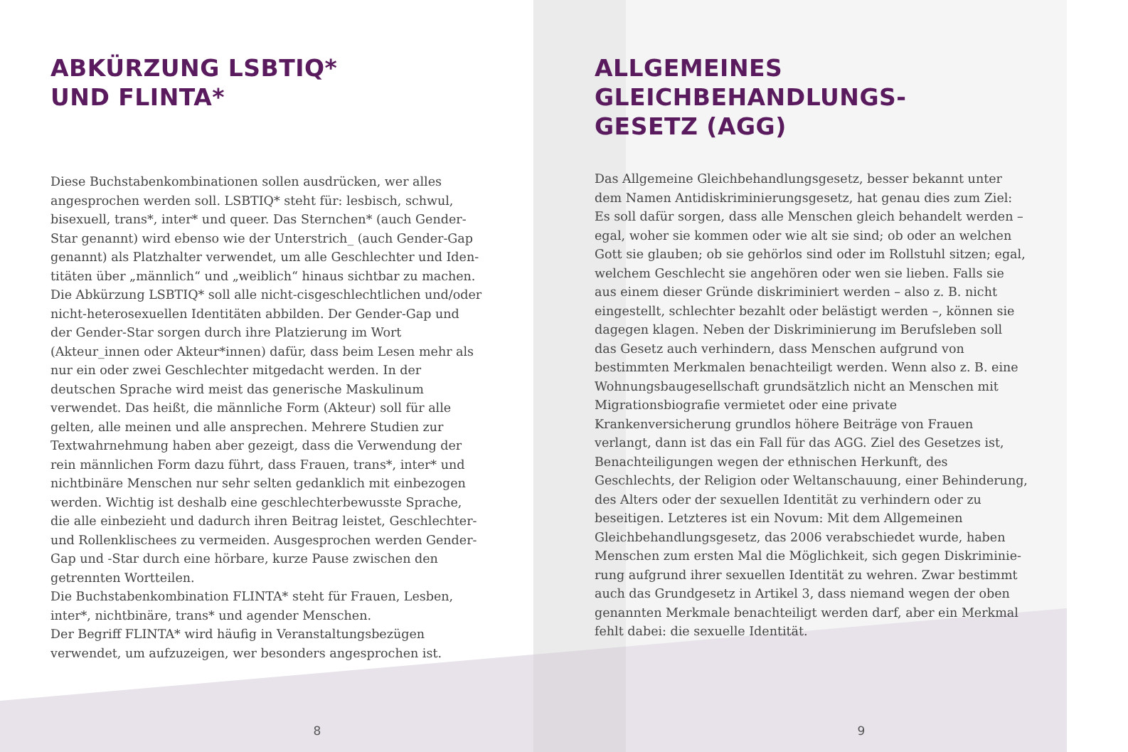ABKÜRZUNG LSBTIQ*
UND FLINTA*
Diese Buchstabenkombinationen sollen ausdrücken, wer alles angesprochen werden soll. LSBTIQ* steht für: lesbisch, schwul, bisexuell, trans*, inter* und queer. Das Sternchen* (auch Gender-Star genannt) wird ebenso wie der Unterstrich_ (auch Gender-Gap genannt) als Platzhalter verwendet, um alle Geschlechter und Iden­titäten über „männlich“ und „weiblich“ hinaus sichtbar zu machen. Die Abkürzung LSBTIQ* soll alle nicht-cisgeschlechtlichen und/oder nicht-heterosexuellen Identitäten abbilden. Der Gender-Gap und der Gender-Star sorgen durch ihre Platzierung im Wort (Akteur_innen oder Akteur*innen) dafür, dass beim Lesen mehr als nur ein oder zwei Geschlechter mitgedacht werden. In der deutschen Sprache wird meist das generische Maskulinum verwendet. Das heißt, die männliche Form (Akteur) soll für alle gelten, alle meinen und alle ansprechen. Mehrere Studien zur Textwahrnehmung haben aber gezeigt, dass die Verwendung der rein männlichen Form dazu führt, dass Frauen, trans*, inter* und nichtbinäre Menschen nur sehr selten gedanklich mit einbezogen werden. Wichtig ist deshalb eine geschlechterbewusste Sprache, die alle einbezieht und dadurch ihren Beitrag leistet, Geschlechter- und Rollenklischees zu vermeiden. Ausgesprochen werden Gender-Gap und -Star durch eine hörbare, kurze Pause zwischen den getrennten Wortteilen.
Die Buchstabenkombination FLINTA* steht für Frauen, Lesben, inter*, nichtbinäre, trans* und agender Menschen.
Der Begriff FLINTA* wird häufig in Veranstaltungsbezügen verwendet, um aufzuzeigen, wer besonders angesprochen ist.
8
ALLGEMEINES
GLEICHBEHANDLUNGS-
GESETZ (AGG)
Das Allgemeine Gleichbehandlungsgesetz, besser bekannt unter dem Namen Antidiskriminierungsgesetz, hat genau dies zum Ziel: Es soll dafür sorgen, dass alle Menschen gleich behandelt werden – egal, woher sie kommen oder wie alt sie sind; ob oder an welchen Gott sie glauben; ob sie gehörlos sind oder im Rollstuhl sitzen; egal, welchem Geschlecht sie angehören oder wen sie lieben. Falls sie aus einem dieser Gründe diskriminiert werden – also z. B. nicht eingestellt, schlechter bezahlt oder belästigt werden –, können sie dagegen klagen. Neben der Diskriminierung im Berufsleben soll das Gesetz auch verhindern, dass Menschen aufgrund von bestimmten Merkmalen benachteiligt werden. Wenn also z. B. eine Wohnungs­baugesellschaft grundsätzlich nicht an Menschen mit Migrations­biografie vermietet oder eine private Krankenversicherung grundlos höhere Beiträge von Frauen verlangt, dann ist das ein Fall für das AGG. Ziel des Gesetzes ist, Benachteiligungen wegen der ethnischen Herkunft, des Geschlechts, der Religion oder Weltanschauung, einer Behinderung, des Alters oder der sexuellen Identität zu verhindern oder zu beseitigen. Letzteres ist ein Novum: Mit dem Allgemeinen Gleichbehandlungsgesetz, das 2006 verabschiedet wurde, haben Menschen zum ersten Mal die Möglichkeit, sich gegen Diskriminie­rung aufgrund ihrer sexuellen Identität zu wehren. Zwar bestimmt auch das Grundgesetz in Artikel 3, dass niemand wegen der oben genannten Merkmale benachteiligt werden darf, aber ein Merkmal fehlt dabei: die sexuelle Identität.
9